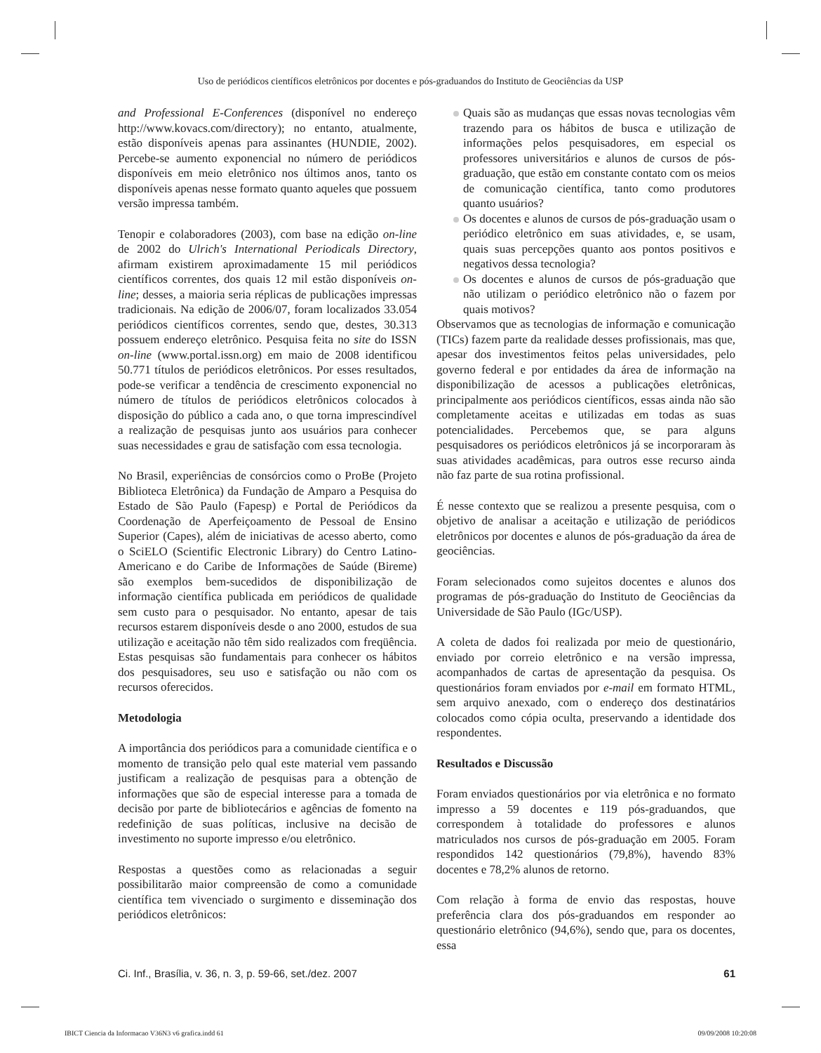Uso de periódicos científicos eletrônicos por docentes e pós-graduandos do Instituto de Geociências da USP
and Professional E-Conferences (disponível no endereço http://www.kovacs.com/directory); no entanto, atualmente, estão disponíveis apenas para assinantes (HUNDIE, 2002). Percebe-se aumento exponencial no número de periódicos disponíveis em meio eletrônico nos últimos anos, tanto os disponíveis apenas nesse formato quanto aqueles que possuem versão impressa também.
Tenopir e colaboradores (2003), com base na edição on-line de 2002 do Ulrich's International Periodicals Directory, afirmam existirem aproximadamente 15 mil periódicos científicos correntes, dos quais 12 mil estão disponíveis on-line; desses, a maioria seria réplicas de publicações impressas tradicionais. Na edição de 2006/07, foram localizados 33.054 periódicos científicos correntes, sendo que, destes, 30.313 possuem endereço eletrônico. Pesquisa feita no site do ISSN on-line (www.portal.issn.org) em maio de 2008 identificou 50.771 títulos de periódicos eletrônicos. Por esses resultados, pode-se verificar a tendência de crescimento exponencial no número de títulos de periódicos eletrônicos colocados à disposição do público a cada ano, o que torna imprescindível a realização de pesquisas junto aos usuários para conhecer suas necessidades e grau de satisfação com essa tecnologia.
No Brasil, experiências de consórcios como o ProBe (Projeto Biblioteca Eletrônica) da Fundação de Amparo a Pesquisa do Estado de São Paulo (Fapesp) e Portal de Periódicos da Coordenação de Aperfeiçoamento de Pessoal de Ensino Superior (Capes), além de iniciativas de acesso aberto, como o SciELO (Scientific Electronic Library) do Centro Latino-Americano e do Caribe de Informações de Saúde (Bireme) são exemplos bem-sucedidos de disponibilização de informação científica publicada em periódicos de qualidade sem custo para o pesquisador. No entanto, apesar de tais recursos estarem disponíveis desde o ano 2000, estudos de sua utilização e aceitação não têm sido realizados com freqüência. Estas pesquisas são fundamentais para conhecer os hábitos dos pesquisadores, seu uso e satisfação ou não com os recursos oferecidos.
Metodologia
A importância dos periódicos para a comunidade científica e o momento de transição pelo qual este material vem passando justificam a realização de pesquisas para a obtenção de informações que são de especial interesse para a tomada de decisão por parte de bibliotecários e agências de fomento na redefinição de suas políticas, inclusive na decisão de investimento no suporte impresso e/ou eletrônico.
Respostas a questões como as relacionadas a seguir possibilitarão maior compreensão de como a comunidade científica tem vivenciado o surgimento e disseminação dos periódicos eletrônicos:
Quais são as mudanças que essas novas tecnologias vêm trazendo para os hábitos de busca e utilização de informações pelos pesquisadores, em especial os professores universitários e alunos de cursos de pós-graduação, que estão em constante contato com os meios de comunicação científica, tanto como produtores quanto usuários?
Os docentes e alunos de cursos de pós-graduação usam o periódico eletrônico em suas atividades, e, se usam, quais suas percepções quanto aos pontos positivos e negativos dessa tecnologia?
Os docentes e alunos de cursos de pós-graduação que não utilizam o periódico eletrônico não o fazem por quais motivos?
Observamos que as tecnologias de informação e comunicação (TICs) fazem parte da realidade desses profissionais, mas que, apesar dos investimentos feitos pelas universidades, pelo governo federal e por entidades da área de informação na disponibilização de acessos a publicações eletrônicas, principalmente aos periódicos científicos, essas ainda não são completamente aceitas e utilizadas em todas as suas potencialidades. Percebemos que, se para alguns pesquisadores os periódicos eletrônicos já se incorporaram às suas atividades acadêmicas, para outros esse recurso ainda não faz parte de sua rotina profissional.
É nesse contexto que se realizou a presente pesquisa, com o objetivo de analisar a aceitação e utilização de periódicos eletrônicos por docentes e alunos de pós-graduação da área de geociências.
Foram selecionados como sujeitos docentes e alunos dos programas de pós-graduação do Instituto de Geociências da Universidade de São Paulo (IGc/USP).
A coleta de dados foi realizada por meio de questionário, enviado por correio eletrônico e na versão impressa, acompanhados de cartas de apresentação da pesquisa. Os questionários foram enviados por e-mail em formato HTML, sem arquivo anexado, com o endereço dos destinatários colocados como cópia oculta, preservando a identidade dos respondentes.
Resultados e Discussão
Foram enviados questionários por via eletrônica e no formato impresso a 59 docentes e 119 pós-graduandos, que correspondem à totalidade do professores e alunos matriculados nos cursos de pós-graduação em 2005. Foram respondidos 142 questionários (79,8%), havendo 83% docentes e 78,2% alunos de retorno.
Com relação à forma de envio das respostas, houve preferência clara dos pós-graduandos em responder ao questionário eletrônico (94,6%), sendo que, para os docentes, essa
Ci. Inf., Brasília, v. 36, n. 3, p. 59-66, set./dez. 2007 61
IBICT Ciencia da Informacao V36N3 v6 grafica.indd 61 09/09/2008 10:20:08